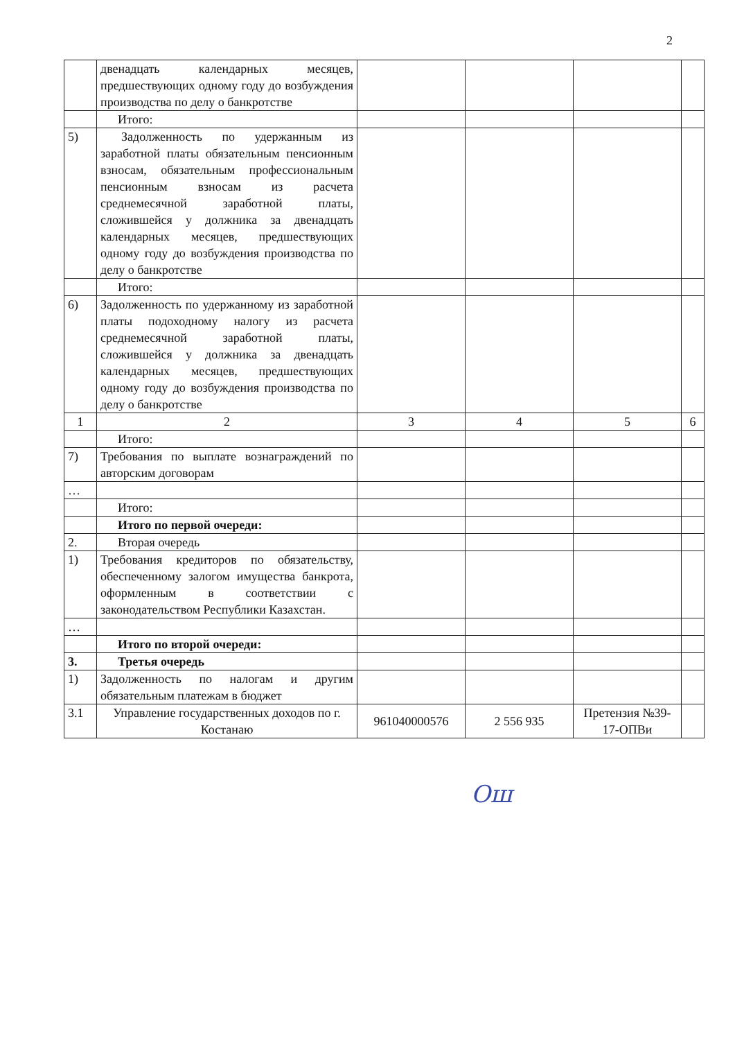2
| | двенадцать календарных месяцев, предшествующих одному году до возбуждения производства по делу о банкротстве | | | | |
| | Итого: | | | | |
| 5) | Задолженность по удержанным из заработной платы обязательным пенсионным взносам, обязательным профессиональным пенсионным взносам из расчета среднемесячной заработной платы, сложившейся у должника за двенадцать календарных месяцев, предшествующих одному году до возбуждения производства по делу о банкротстве | | | | |
| | Итого: | | | | |
| 6) | Задолженность по удержанному из заработной платы подоходному налогу из расчета среднемесячной заработной платы, сложившейся у должника за двенадцать календарных месяцев, предшествующих одному году до возбуждения производства по делу о банкротстве | | | | |
| 1 | 2 | 3 | 4 | 5 | 6 |
| | Итого: | | | | |
| 7) | Требования по выплате вознаграждений по авторским договорам | | | | |
| … | | | | | |
| | Итого: | | | | |
| | Итого по первой очереди: | | | | |
| 2. | Вторая очередь | | | | |
| 1) | Требования кредиторов по обязательству, обеспеченному залогом имущества банкрота, оформленным в соответствии с законодательством Республики Казахстан. | | | | |
| … | | | | | |
| | Итого по второй очереди: | | | | |
| 3. | Третья очередь | | | | |
| 1) | Задолженность по налогам и другим обязательным платежам в бюджет | | | | |
| 3.1 | Управление государственных доходов по г. Костанаю | 961040000576 | 2 556 935 | Претензия №39-17-ОПВи | |
Ош